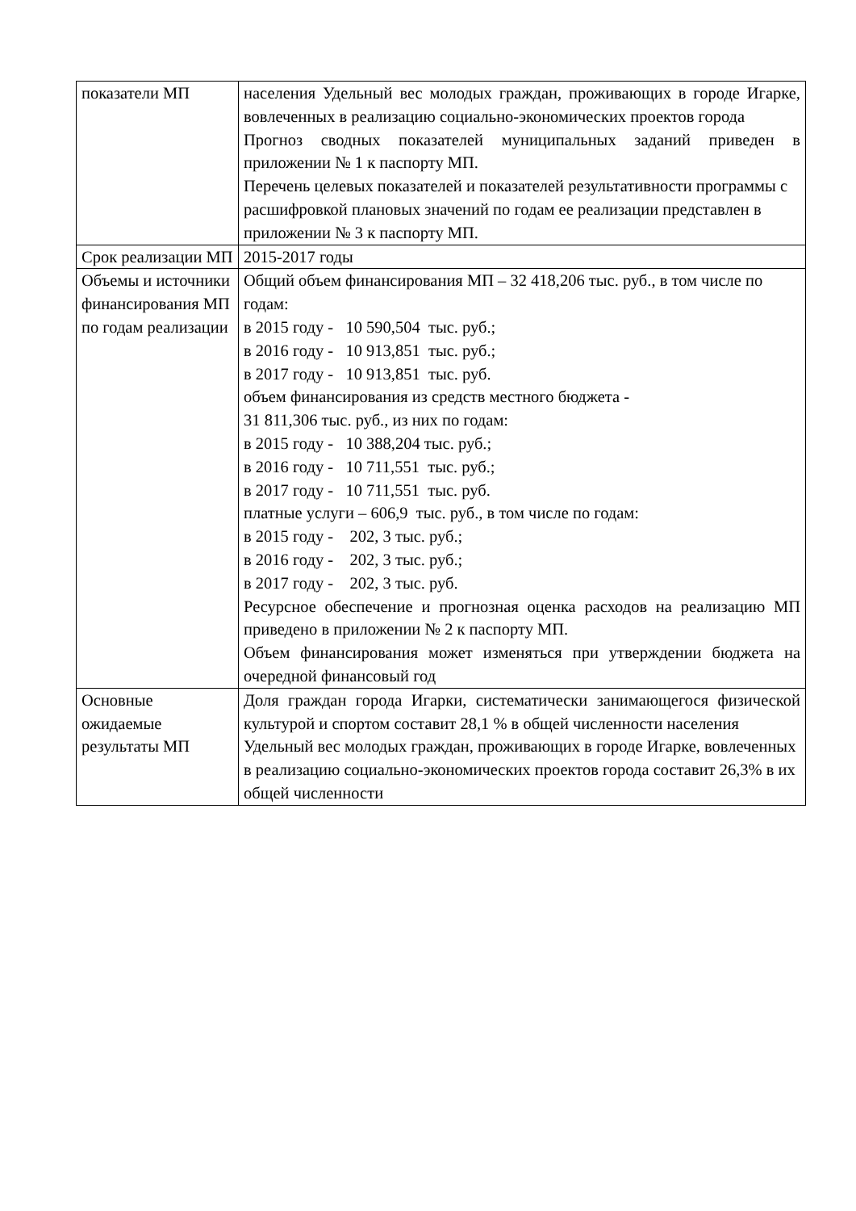| показатели МП | населения Удельный вес молодых граждан, проживающих в городе Игарке, вовлеченных в реализацию социально-экономических проектов города Прогноз сводных показателей муниципальных заданий приведен в приложении № 1 к паспорту МП. Перечень целевых показателей и показателей результативности программы с расшифровкой плановых значений по годам ее реализации представлен в приложении № 3 к паспорту МП. |
| Срок реализации МП | 2015-2017 годы |
| Объемы и источники финансирования МП по годам реализации | Общий объем финансирования МП – 32 418,206 тыс. руб., в том числе по годам: в 2015 году - 10 590,504 тыс. руб.; в 2016 году - 10 913,851 тыс. руб.; в 2017 году - 10 913,851 тыс. руб. объем финансирования из средств местного бюджета - 31 811,306 тыс. руб., из них по годам: в 2015 году - 10 388,204 тыс. руб.; в 2016 году - 10 711,551 тыс. руб.; в 2017 году - 10 711,551 тыс. руб. платные услуги – 606,9 тыс. руб., в том числе по годам: в 2015 году - 202, 3 тыс. руб.; в 2016 году - 202, 3 тыс. руб.; в 2017 году - 202, 3 тыс. руб. Ресурсное обеспечение и прогнозная оценка расходов на реализацию МП приведено в приложении № 2 к паспорту МП. Объем финансирования может изменяться при утверждении бюджета на очередной финансовый год |
| Основные ожидаемые результаты МП | Доля граждан города Игарки, систематически занимающегося физической культурой и спортом составит 28,1 % в общей численности населения Удельный вес молодых граждан, проживающих в городе Игарке, вовлеченных в реализацию социально-экономических проектов города составит 26,3% в их общей численности |